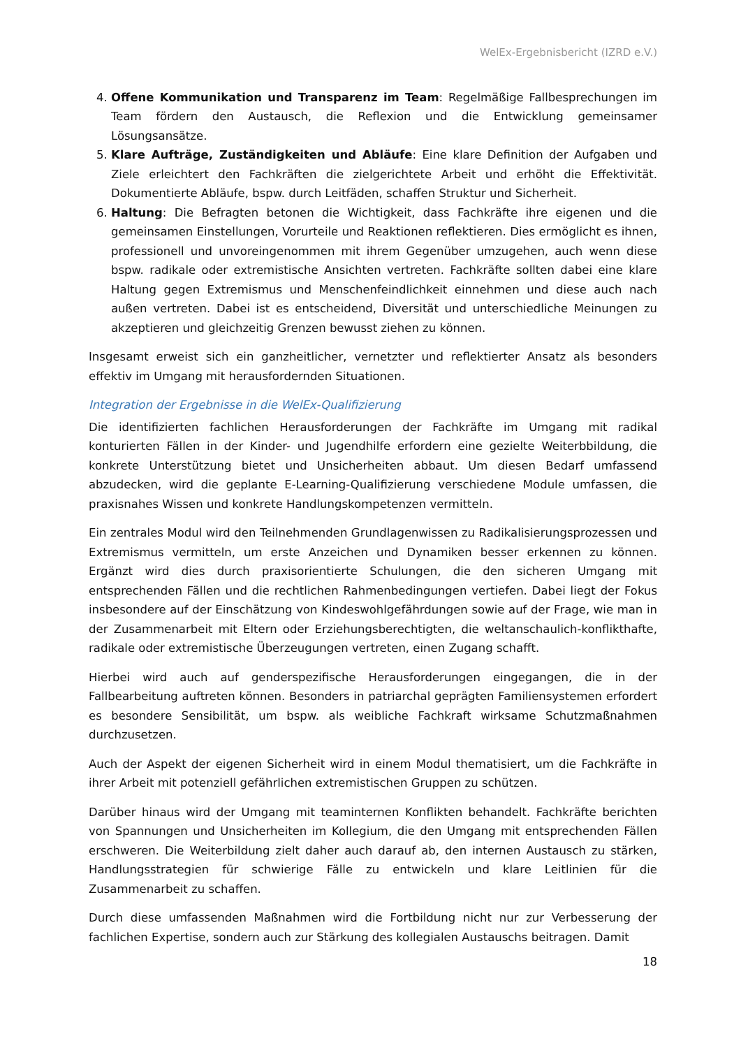WelEx-Ergebnisbericht (IZRD e.V.)
4. Offene Kommunikation und Transparenz im Team: Regelmäßige Fallbesprechungen im Team fördern den Austausch, die Reflexion und die Entwicklung gemeinsamer Lösungsansätze.
5. Klare Aufträge, Zuständigkeiten und Abläufe: Eine klare Definition der Aufgaben und Ziele erleichtert den Fachkräften die zielgerichtete Arbeit und erhöht die Effektivität. Dokumentierte Abläufe, bspw. durch Leitfäden, schaffen Struktur und Sicherheit.
6. Haltung: Die Befragten betonen die Wichtigkeit, dass Fachkräfte ihre eigenen und die gemeinsamen Einstellungen, Vorurteile und Reaktionen reflektieren. Dies ermöglicht es ihnen, professionell und unvoreingenommen mit ihrem Gegenüber umzugehen, auch wenn diese bspw. radikale oder extremistische Ansichten vertreten. Fachkräfte sollten dabei eine klare Haltung gegen Extremismus und Menschenfeindlichkeit einnehmen und diese auch nach außen vertreten. Dabei ist es entscheidend, Diversität und unterschiedliche Meinungen zu akzeptieren und gleichzeitig Grenzen bewusst ziehen zu können.
Insgesamt erweist sich ein ganzheitlicher, vernetzter und reflektierter Ansatz als besonders effektiv im Umgang mit herausfordernden Situationen.
Integration der Ergebnisse in die WelEx-Qualifizierung
Die identifizierten fachlichen Herausforderungen der Fachkräfte im Umgang mit radikal konturierten Fällen in der Kinder- und Jugendhilfe erfordern eine gezielte Weiterbbildung, die konkrete Unterstützung bietet und Unsicherheiten abbaut. Um diesen Bedarf umfassend abzudecken, wird die geplante E-Learning-Qualifizierung verschiedene Module umfassen, die praxisnahes Wissen und konkrete Handlungskompetenzen vermitteln.
Ein zentrales Modul wird den Teilnehmenden Grundlagenwissen zu Radikalisierungsprozessen und Extremismus vermitteln, um erste Anzeichen und Dynamiken besser erkennen zu können. Ergänzt wird dies durch praxisorientierte Schulungen, die den sicheren Umgang mit entsprechenden Fällen und die rechtlichen Rahmenbedingungen vertiefen. Dabei liegt der Fokus insbesondere auf der Einschätzung von Kindeswohlgefährdungen sowie auf der Frage, wie man in der Zusammenarbeit mit Eltern oder Erziehungsberechtigten, die weltanschaulich-konflikthafte, radikale oder extremistische Überzeugungen vertreten, einen Zugang schafft.
Hierbei wird auch auf genderspezifische Herausforderungen eingegangen, die in der Fallbearbeitung auftreten können. Besonders in patriarchal geprägten Familiensystemen erfordert es besondere Sensibilität, um bspw. als weibliche Fachkraft wirksame Schutzmaßnahmen durchzusetzen.
Auch der Aspekt der eigenen Sicherheit wird in einem Modul thematisiert, um die Fachkräfte in ihrer Arbeit mit potenziell gefährlichen extremistischen Gruppen zu schützen.
Darüber hinaus wird der Umgang mit teaminternen Konflikten behandelt. Fachkräfte berichten von Spannungen und Unsicherheiten im Kollegium, die den Umgang mit entsprechenden Fällen erschweren. Die Weiterbildung zielt daher auch darauf ab, den internen Austausch zu stärken, Handlungsstrategien für schwierige Fälle zu entwickeln und klare Leitlinien für die Zusammenarbeit zu schaffen.
Durch diese umfassenden Maßnahmen wird die Fortbildung nicht nur zur Verbesserung der fachlichen Expertise, sondern auch zur Stärkung des kollegialen Austauschs beitragen. Damit
18